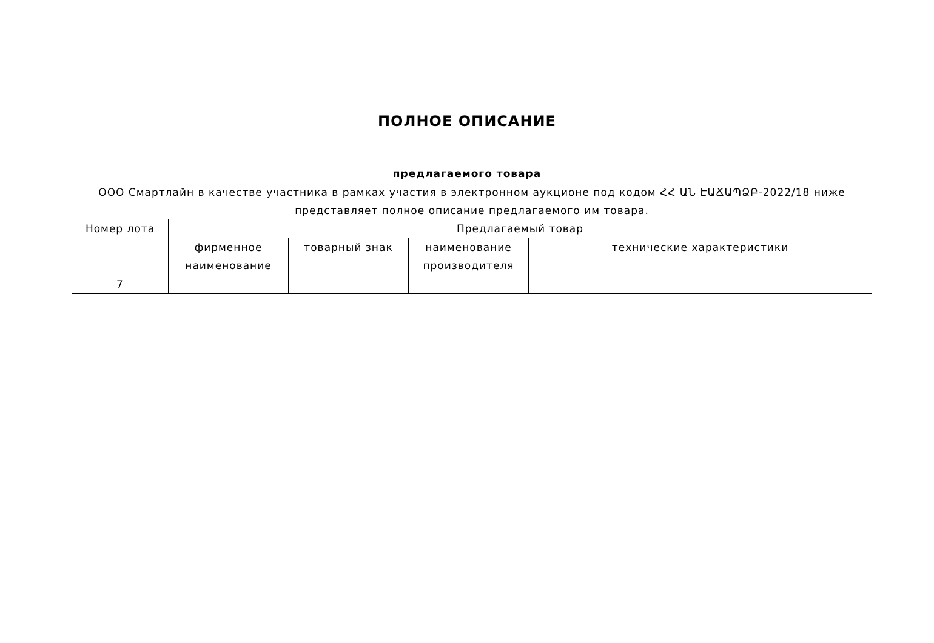ПОЛНОЕ ОПИСАНИЕ
предлагаемого товара
ООО Смартлайн в качестве участника в рамках участия в электронном аукционе под кодом ՀՀ ԱՆ ԷԱՃԱՊՁԲ-2022/18 ниже представляет полное описание предлагаемого им товара.
| Номер лота | Предлагаемый товар | | | |
| --- | --- | --- | --- | --- |
| | фирменное наименование | товарный знак | наименование производителя | технические характеристики |
| 7 | | | | |